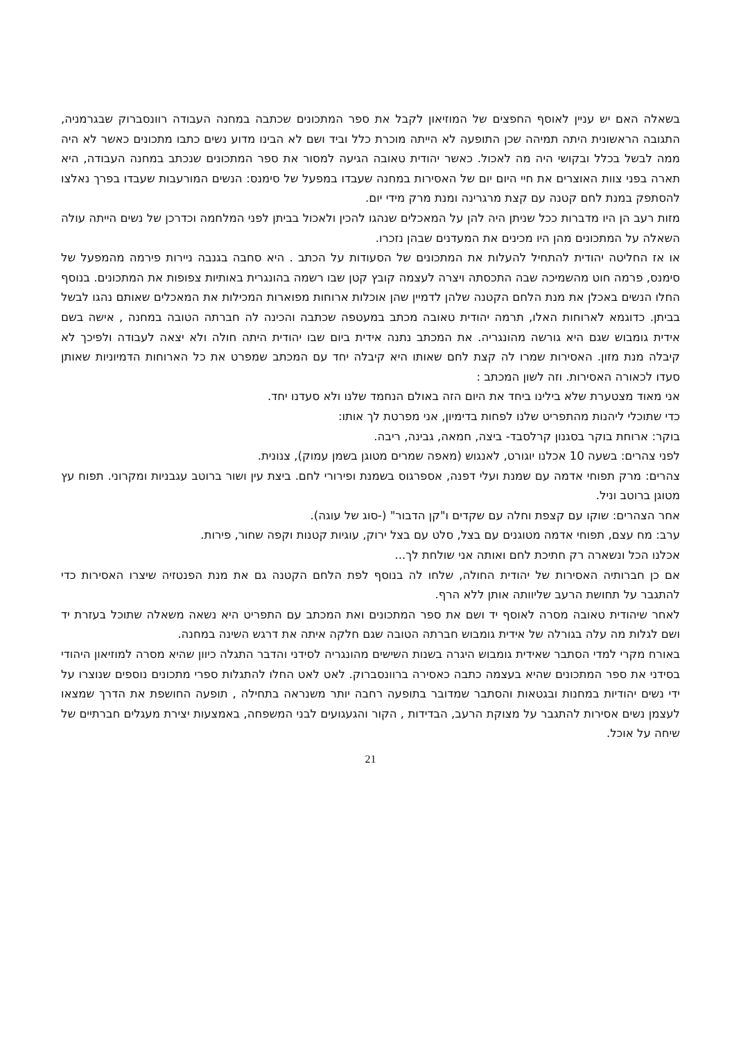בשאלה האם יש עניין לאוסף החפצים של המוזיאון לקבל את ספר המתכונים שכתבה במחנה העבודה רוונסברוק שבגרמניה, התגובה הראשונית היתה תמיהה שכן התופעה לא הייתה מוכרת כלל וביד ושם לא הבינו מדוע נשים כתבו מתכונים כאשר לא היה ממה לבשל בכלל ובקושי היה מה לאכול. כאשר יהודית טאובה הגיעה למסור את ספר המתכונים שנכתב במחנה העבודה, היא תארה בפני צוות האוצרים את חיי היום יום של האסירות במחנה שעבדו במפעל של סימנס: הנשים המורעבות שעבדו בפרך נאלצו להסתפק במנת לחם קטנה עם קצת מרגרינה ומנת מרק מידי יום.
מזות רעב הן היו מדברות ככל שניתן היה להן על המאכלים שנהגו להכין ולאכול בביתן לפני המלחמה וכדרכן של נשים הייתה עולה השאלה על המתכונים מהן היו מכינים את המעדנים שבהן נזכרו.
או אז החליטה יהודית להתחיל להעלות את המתכונים של הסעודות על הכתב . היא סחבה בגנבה ניירות פירמה מהמפעל של סימנס, פרמה חוט מהשמיכה שבה התכסתה ויצרה לעצמה קובץ קטן שבו רשמה בהונגרית באותיות צפופות את המתכונים. בנוסף החלו הנשים באכלן את מנת הלחם הקטנה שלהן לדמיין שהן אוכלות ארוחות מפוארות המכילות את המאכלים שאותם נהגו לבשל בביתן. כדוגמא לארוחות האלו, תרמה יהודית טאובה מכתב במעטפה שכתבה והכינה לה חברתה הטובה במחנה , אישה בשם אידית גומבוש שגם היא גורשה מהונגריה. את המכתב נתנה אידית ביום שבו יהודית היתה חולה ולא יצאה לעבודה ולפיכך לא קיבלה מנת מזון. האסירות שמרו לה קצת לחם שאותו היא קיבלה יחד עם המכתב שמפרט את כל הארוחות הדמיוניות שאותן סעדו לכאורה האסירות. וזה לשון המכתב :
אני מאוד מצטערת שלא בילינו ביחד את היום הזה באולם הנחמד שלנו ולא סעדנו יחד.
כדי שתוכלי ליהנות מהתפריט שלנו לפחות בדימיון, אני מפרטת לך אותו:
בוקר: ארוחת בוקר בסגנון קרלסבד- ביצה, חמאה, גבינה, ריבה.
לפני צהרים: בשעה 10 אכלנו יוגורט, לאנגוש (מאפה שמרים מטוגן בשמן עמוק), צנונית.
צהרים: מרק תפוחי אדמה עם שמנת ועלי דפנה, אספרגוס בשמנת ופירורי לחם. ביצת עין ושור ברוטב עגבניות ומקרוני. תפוח עץ מטוגן ברוטב וניל.
אחר הצהרים: שוקו עם קצפת וחלה עם שקדים ו"קן הדבור" (-סוג של עוגה).
ערב: מח עצם, תפוחי אדמה מטוגנים עם בצל, סלט עם בצל ירוק, עוגיות קטנות וקפה שחור, פירות.
אכלנו הכל ונשארה רק חתיכת לחם ואותה אני שולחת לך...
אם כן חברותיה האסירות של יהודית החולה, שלחו לה בנוסף לפת הלחם הקטנה גם את מנת הפנטזיה שיצרו האסירות כדי להתגבר על תחושת הרעב שליוותה אותן ללא הרף.
לאחר שיהודית טאובה מסרה לאוסף יד ושם את ספר המתכונים ואת המכתב עם התפריט היא נשאה משאלה שתוכל בעזרת יד ושם לגלות מה עלה בגורלה של אידית גומבוש חברתה הטובה שגם חלקה איתה את דרגש השינה במחנה.
באורח מקרי למדי הסתבר שאידית גומבוש היגרה בשנות השישים מהונגריה לסידני והדבר התגלה כיוון שהיא מסרה למוזיאון היהודי בסידני את ספר המתכונים שהיא בעצמה כתבה כאסירה ברוונסברוק. לאט לאט החלו להתגלות ספרי מתכונים נוספים שנוצרו על ידי נשים יהודיות במחנות ובגטאות והסתבר שמדובר בתופעה רחבה יותר משנראה בתחילה , תופעה החושפת את הדרך שמצאו לעצמן נשים אסירות להתגבר על מצוקת הרעב, הבדידות , הקור והגעגועים לבני המשפחה, באמצעות יצירת מעגלים חברתיים של שיחה על אוכל.
21